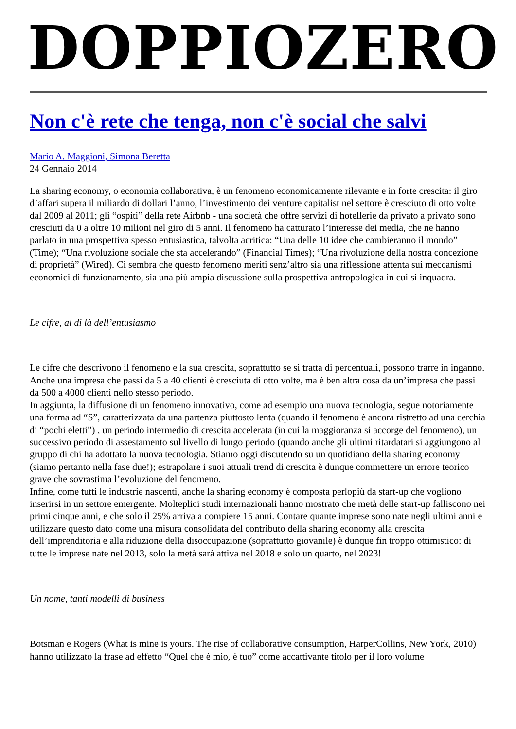DOPPIOZERO
Non c'è rete che tenga, non c'è social che salvi
Mario A. Maggioni, Simona Beretta
24 Gennaio 2014
La sharing economy, o economia collaborativa, è un fenomeno economicamente rilevante e in forte crescita: il giro d’affari supera il miliardo di dollari l’anno, l’investimento dei venture capitalist nel settore è cresciuto di otto volte dal 2009 al 2011; gli “ospiti” della rete Airbnb - una società che offre servizi di hotellerie da privato a privato sono cresciuti da 0 a oltre 10 milioni nel giro di 5 anni. Il fenomeno ha catturato l’interesse dei media, che ne hanno parlato in una prospettiva spesso entusiastica, talvolta acritica: “Una delle 10 idee che cambieranno il mondo” (Time); “Una rivoluzione sociale che sta accelerando” (Financial Times); “Una rivoluzione della nostra concezione di proprietà” (Wired). Ci sembra che questo fenomeno meriti senz’altro sia una riflessione attenta sui meccanismi economici di funzionamento, sia una più ampia discussione sulla prospettiva antropologica in cui si inquadra.
Le cifre, al di là dell’entusiasmo
Le cifre che descrivono il fenomeno e la sua crescita, soprattutto se si tratta di percentuali, possono trarre in inganno. Anche una impresa che passi da 5 a 40 clienti è cresciuta di otto volte, ma è ben altra cosa da un’impresa che passi da 500 a 4000 clienti nello stesso periodo.
In aggiunta, la diffusione di un fenomeno innovativo, come ad esempio una nuova tecnologia, segue notoriamente una forma ad “S”, caratterizzata da una partenza piuttosto lenta (quando il fenomeno è ancora ristretto ad una cerchia di “pochi eletti”) , un periodo intermedio di crescita accelerata (in cui la maggioranza si accorge del fenomeno), un successivo periodo di assestamento sul livello di lungo periodo (quando anche gli ultimi ritardatari si aggiungono al gruppo di chi ha adottato la nuova tecnologia. Stiamo oggi discutendo su un quotidiano della sharing economy (siamo pertanto nella fase due!); estrapolare i suoi attuali trend di crescita è dunque commettere un errore teorico grave che sovrastima l’evoluzione del fenomeno.
Infine, come tutti le industrie nascenti, anche la sharing economy è composta perlopiù da start-up che vogliono inserirsi in un settore emergente. Molteplici studi internazionali hanno mostrato che metà delle start-up falliscono nei primi cinque anni, e che solo il 25% arriva a compiere 15 anni. Contare quante imprese sono nate negli ultimi anni e utilizzare questo dato come una misura consolidata del contributo della sharing economy alla crescita dell’imprenditoria e alla riduzione della disoccupazione (soprattutto giovanile) è dunque fin troppo ottimistico: di tutte le imprese nate nel 2013, solo la metà sarà attiva nel 2018 e solo un quarto, nel 2023!
Un nome, tanti modelli di business
Botsman e Rogers (What is mine is yours. The rise of collaborative consumption, HarperCollins, New York, 2010) hanno utilizzato la frase ad effetto “Quel che è mio, è tuo” come accattivante titolo per il loro volume